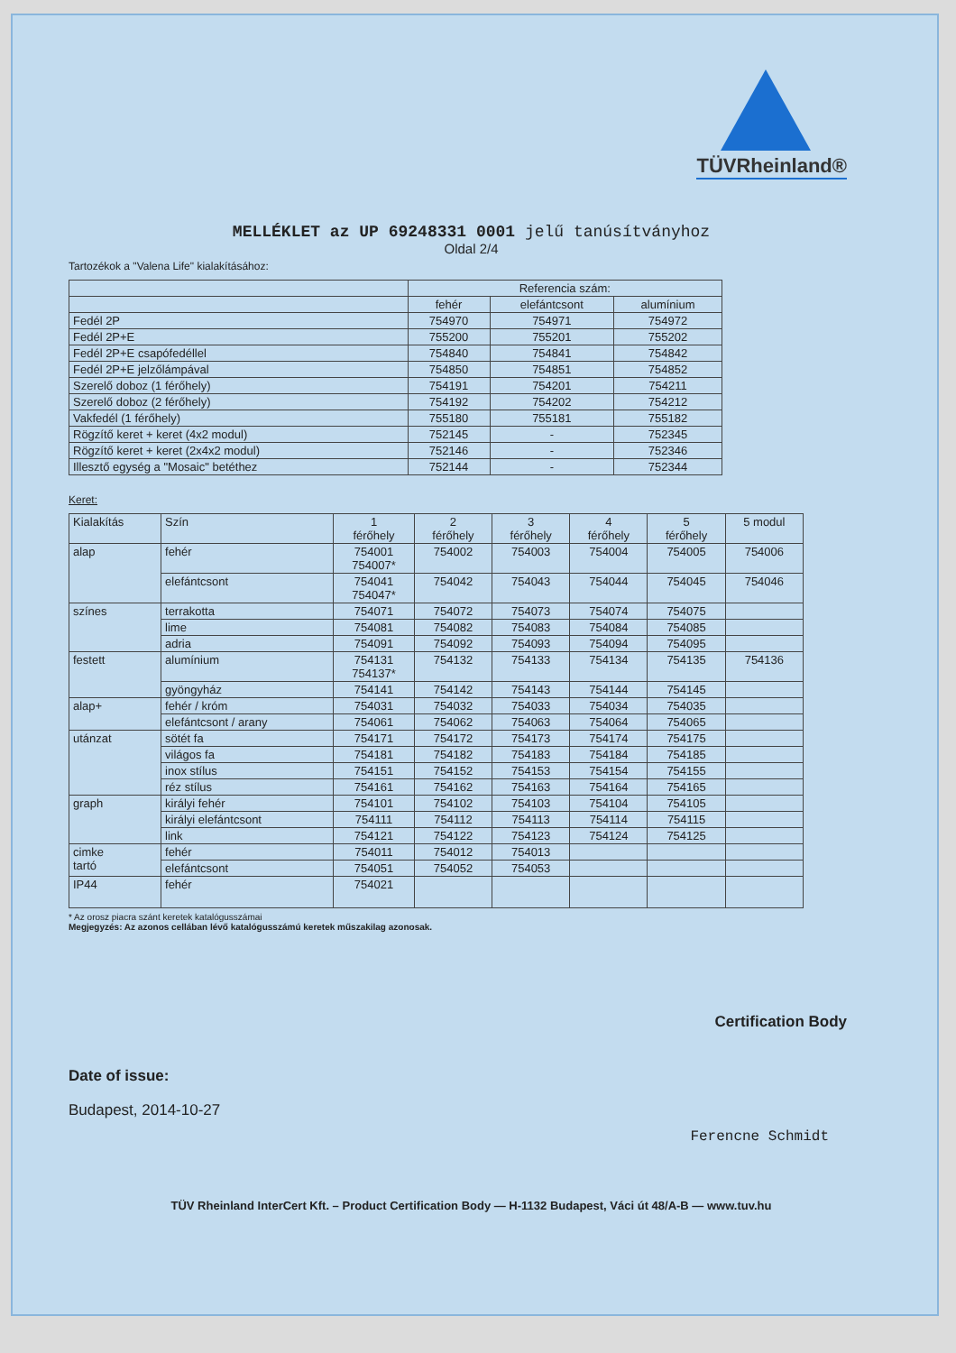TÜVRheinland®
MELLÉKLET az UP 69248331 0001 jelű tanúsítványhoz
Oldal 2/4
Tartozékok a "Valena Life" kialakításához:
| | Referencia szám: | | |
| | fehér | elefántcsont | alumínium |
| Fedél 2P | 754970 | 754971 | 754972 |
| Fedél 2P+E | 755200 | 755201 | 755202 |
| Fedél 2P+E csapófedéllel | 754840 | 754841 | 754842 |
| Fedél 2P+E jelzőlámpával | 754850 | 754851 | 754852 |
| Szerelő doboz (1 férőhely) | 754191 | 754201 | 754211 |
| Szerelő doboz (2 férőhely) | 754192 | 754202 | 754212 |
| Vakfedél (1 férőhely) | 755180 | 755181 | 755182 |
| Rögzítő keret + keret (4x2 modul) | 752145 | - | 752345 |
| Rögzítő keret + keret (2x4x2 modul) | 752146 | - | 752346 |
| Illesztő egység a "Mosaic" betéthez | 752144 | - | 752344 |
Keret:
| Kialakítás | Szín | 1 férőhely | 2 férőhely | 3 férőhely | 4 férőhely | 5 férőhely | 5 modul |
| alap | fehér | 754001 754007* | 754002 | 754003 | 754004 | 754005 | 754006 |
| | elefántcsont | 754041 754047* | 754042 | 754043 | 754044 | 754045 | 754046 |
| színes | terrakotta | 754071 | 754072 | 754073 | 754074 | 754075 | |
| | lime | 754081 | 754082 | 754083 | 754084 | 754085 | |
| | adria | 754091 | 754092 | 754093 | 754094 | 754095 | |
| festett | alumínium | 754131 754137* | 754132 | 754133 | 754134 | 754135 | 754136 |
| | gyöngyház | 754141 | 754142 | 754143 | 754144 | 754145 | |
| alap+ | fehér / króm | 754031 | 754032 | 754033 | 754034 | 754035 | |
| | elefántcsont / arany | 754061 | 754062 | 754063 | 754064 | 754065 | |
| utánzat | sötét fa | 754171 | 754172 | 754173 | 754174 | 754175 | |
| | világos fa | 754181 | 754182 | 754183 | 754184 | 754185 | |
| | inox stílus | 754151 | 754152 | 754153 | 754154 | 754155 | |
| | réz stílus | 754161 | 754162 | 754163 | 754164 | 754165 | |
| graph | királyi fehér | 754101 | 754102 | 754103 | 754104 | 754105 | |
| | királyi elefántcsont | 754111 | 754112 | 754113 | 754114 | 754115 | |
| | link | 754121 | 754122 | 754123 | 754124 | 754125 | |
| cimke tartó | fehér | 754011 | 754012 | 754013 | | | |
| | elefántcsont | 754051 | 754052 | 754053 | | | |
| IP44 | fehér | 754021 | | | | | |
* Az orosz piacra szánt keretek katalógusszámai
Megjegyzés: Az azonos cellában lévő katalógusszámú keretek műszakilag azonosak.
Certification Body
Date of issue:
Budapest, 2014-10-27
Ferencne Schmidt
TÜV Rheinland InterCert Kft. – Product Certification Body — H-1132 Budapest, Váci út 48/A-B — www.tuv.hu